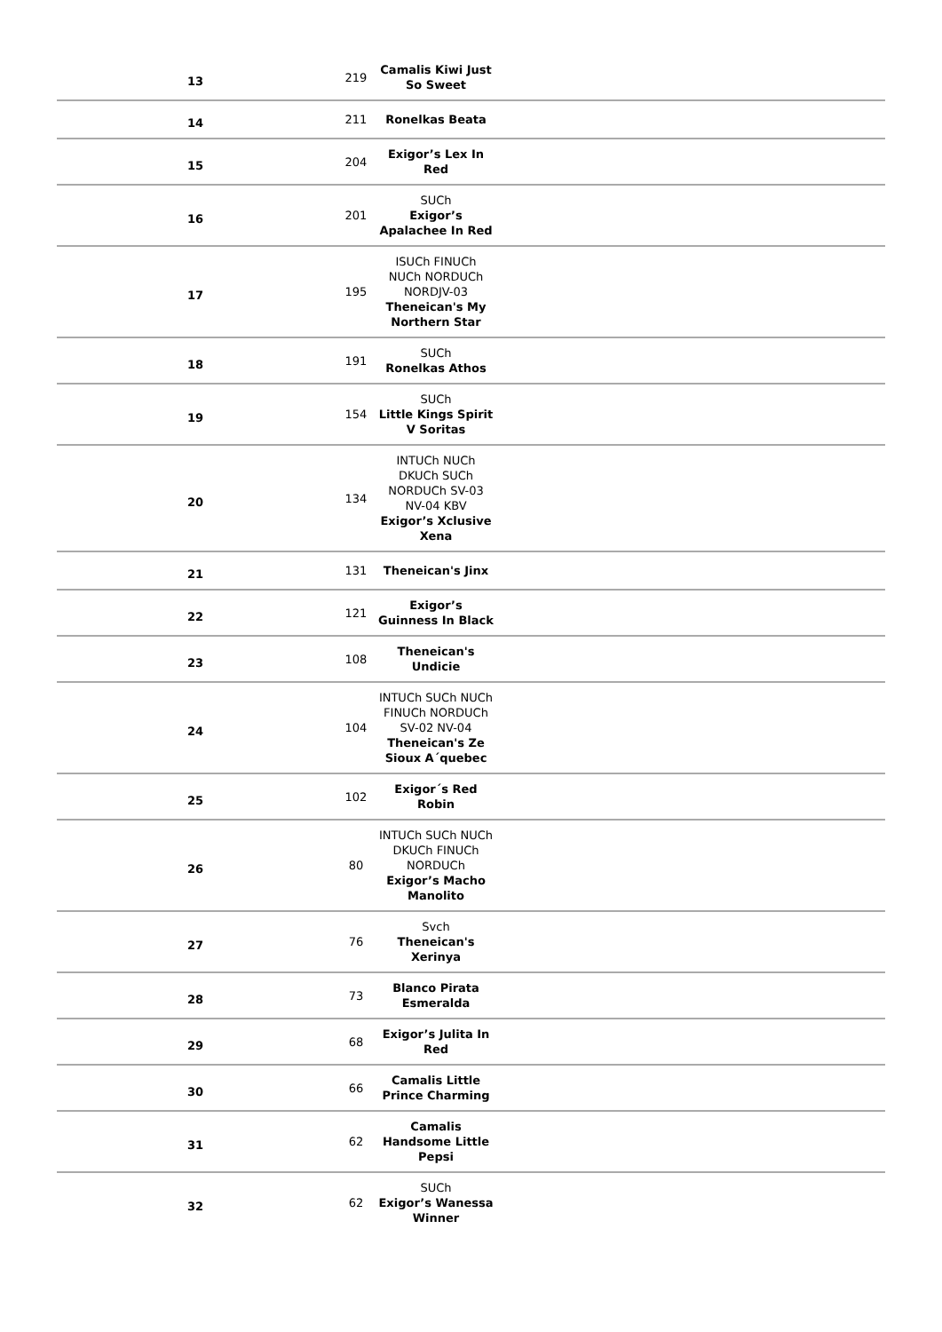| 13 | 219 | Camalis Kiwi Just So Sweet | |
| 14 | 211 | Ronelkas Beata | |
| 15 | 204 | Exigor’s Lex In Red | |
| 16 | 201 | SUCh Exigor’s Apalachee In Red | |
| 17 | 195 | ISUCh FINUCh NUCh NORDUCh NORDJV-03 Theneican's My Northern Star | |
| 18 | 191 | SUCh Ronelkas Athos | |
| 19 | 154 | SUCh Little Kings Spirit V Soritas | |
| 20 | 134 | INTUCh NUCh DKUCh SUCh NORDUCh SV-03 NV-04 KBV Exigor’s Xclusive Xena | |
| 21 | 131 | Theneican's Jinx | |
| 22 | 121 | Exigor’s Guinness In Black | |
| 23 | 108 | Theneican's Undicie | |
| 24 | 104 | INTUCh SUCh NUCh FINUCh NORDUCh SV-02 NV-04 Theneican's Ze Sioux A´quebec | |
| 25 | 102 | Exigor´s Red Robin | |
| 26 | 80 | INTUCh SUCh NUCh DKUCh FINUCh NORDUCh Exigor’s Macho Manolito | |
| 27 | 76 | Svch Theneican's Xerinya | |
| 28 | 73 | Blanco Pirata Esmeralda | |
| 29 | 68 | Exigor’s Julita In Red | |
| 30 | 66 | Camalis Little Prince Charming | |
| 31 | 62 | Camalis Handsome Little Pepsi | |
| 32 | 62 | SUCh Exigor’s Wanessa Winner | |